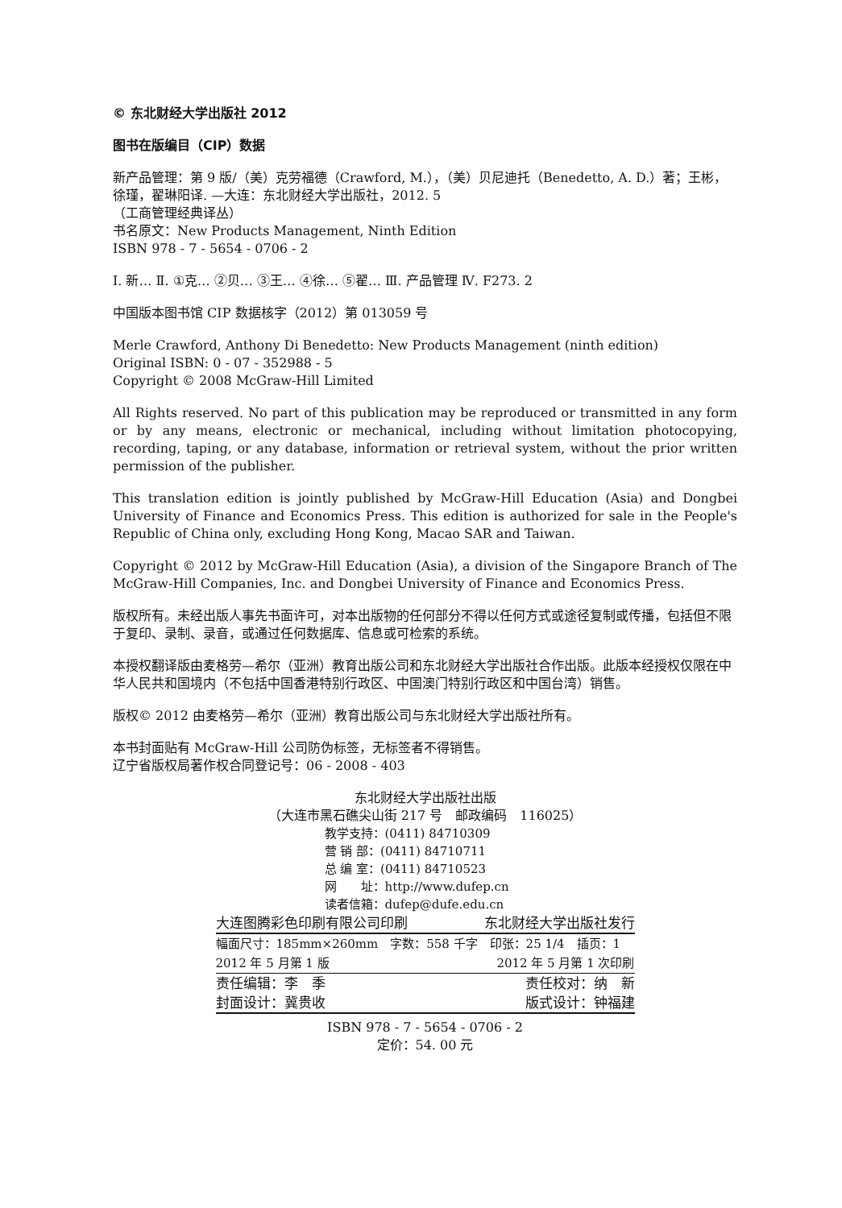© 东北财经大学出版社 2012
图书在版编目（CIP）数据
新产品管理：第 9 版/（美）克劳福德（Crawford, M.），（美）贝尼迪托（Benedetto, A. D.）著；王彬，徐瑾，翟琳阳译. —大连：东北财经大学出版社，2012. 5
（工商管理经典译丛）
书名原文：New Products Management, Ninth Edition
ISBN 978 - 7 - 5654 - 0706 - 2
Ⅰ. 新… Ⅱ. ①克… ②贝… ③王… ④徐… ⑤翟… Ⅲ. 产品管理 Ⅳ. F273. 2
中国版本图书馆 CIP 数据核字（2012）第 013059 号
Merle Crawford, Anthony Di Benedetto: New Products Management (ninth edition)
Original ISBN: 0 - 07 - 352988 - 5
Copyright © 2008 McGraw-Hill Limited
All Rights reserved. No part of this publication may be reproduced or transmitted in any form or by any means, electronic or mechanical, including without limitation photocopying, recording, taping, or any database, information or retrieval system, without the prior written permission of the publisher.
This translation edition is jointly published by McGraw-Hill Education (Asia) and Dongbei University of Finance and Economics Press. This edition is authorized for sale in the People's Republic of China only, excluding Hong Kong, Macao SAR and Taiwan.
Copyright © 2012 by McGraw-Hill Education (Asia), a division of the Singapore Branch of The McGraw-Hill Companies, Inc. and Dongbei University of Finance and Economics Press.
版权所有。未经出版人事先书面许可，对本出版物的任何部分不得以任何方式或途径复制或传播，包括但不限于复印、录制、录音，或通过任何数据库、信息或可检索的系统。
本授权翻译版由麦格劳—希尔（亚洲）教育出版公司和东北财经大学出版社合作出版。此版本经授权仅限在中华人民共和国境内（不包括中国香港特别行政区、中国澳门特别行政区和中国台湾）销售。
版权© 2012 由麦格劳—希尔（亚洲）教育出版公司与东北财经大学出版社所有。
本书封面贴有 McGraw-Hill 公司防伪标签，无标签者不得销售。
辽宁省版权局著作权合同登记号：06 - 2008 - 403
东北财经大学出版社出版
（大连市黑石礁尖山街 217 号　邮政编码　116025）
教学支持：(0411) 84710309
营 销 部：(0411) 84710711
总 编 室：(0411) 84710523
网　　址：http://www.dufep.cn
读者信箱：dufep@dufe.edu.cn
| 大连图腾彩色印刷有限公司印刷 | 东北财经大学出版社发行 |
| 幅面尺寸：185mm×260mm 字数：558 千字 印张：25 1/4 插页：1 |
| 2012 年 5 月第 1 版 | 2012 年 5 月第 1 次印刷 |
| 责任编辑：李 季 | 责任校对：纳 新 |
| 封面设计：冀贵收 | 版式设计：钟福建 |
ISBN 978 - 7 - 5654 - 0706 - 2
定价：54. 00 元